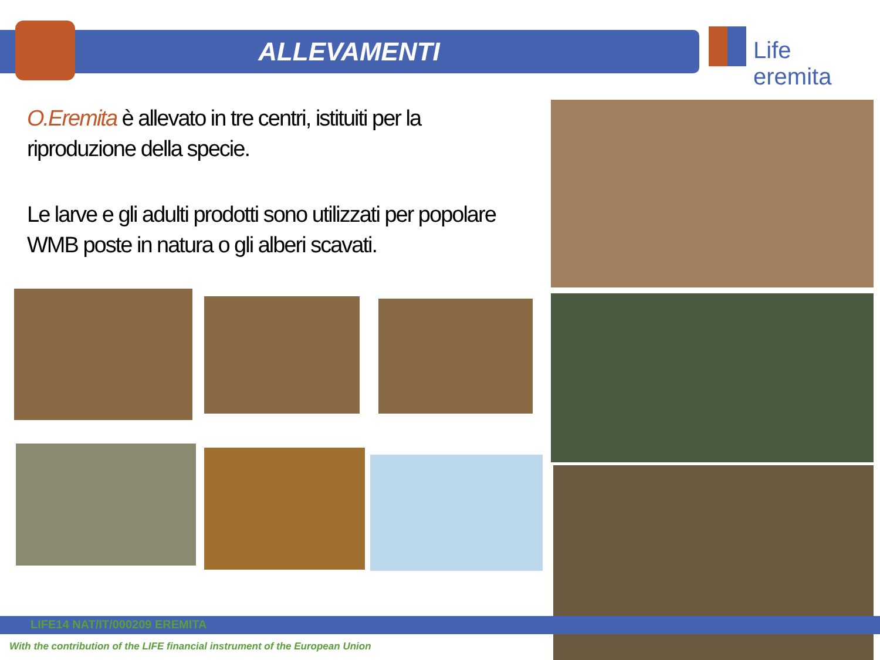ALLEVAMENTI
Life eremita
O.Eremita è allevato in tre centri, istituiti per la riproduzione della specie.
Le larve e gli adulti prodotti sono utilizzati per popolare WMB poste in natura o gli alberi scavati.
LIFE14 NAT/IT/000209 EREMITA
With the contribution of the LIFE financial instrument of the European Union